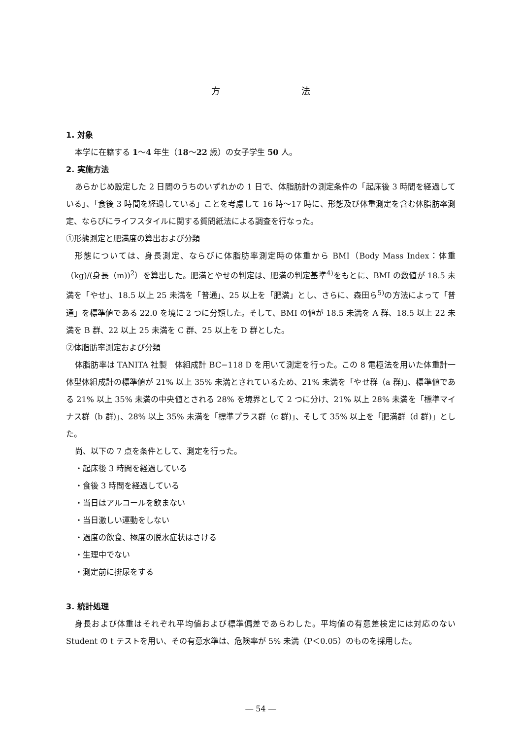方 法
1. 対象
本学に在籍する 1〜4 年生（18〜22 歳）の女子学生 50 人。
2. 実施方法
あらかじめ設定した 2 日間のうちのいずれかの 1 日で、体脂肪計の測定条件の「起床後 3 時間を経過している」、「食後 3 時間を経過している」ことを考慮して 16 時〜17 時に、形態及び体重測定を含む体脂肪率測定、ならびにライフスタイルに関する質問紙法による調査を行なった。
①形態測定と肥満度の算出および分類
形態については、身長測定、ならびに体脂肪率測定時の体重から BMI（Body Mass Index：体重（kg)/(身長（m))<sup>2</sup>）を算出した。肥満とやせの判定は、肥満の判定基準<sup>4)</sup>をもとに、BMI の数値が 18.5 未満を「やせ」、18.5 以上 25 未満を「普通」、25 以上を「肥満」とし、さらに、森田ら<sup>5)</sup>の方法によって「普通」を標準値である 22.0 を境に 2 つに分類した。そして、BMI の値が 18.5 未満を A 群、18.5 以上 22 未満を B 群、22 以上 25 未満を C 群、25 以上を D 群とした。
②体脂肪率測定および分類
体脂肪率は TANITA 社製　体組成計 BC−118 D を用いて測定を行った。この 8 電極法を用いた体重計一体型体組成計の標準値が 21% 以上 35% 未満とされているため、21% 未満を「やせ群（a 群)」、標準値である 21% 以上 35% 未満の中央値とされる 28% を境界として 2 つに分け、21% 以上 28% 未満を「標準マイナス群（b 群)」、28% 以上 35% 未満を「標準プラス群（c 群)」、そして 35% 以上を「肥満群（d 群)」とした。
尚、以下の 7 点を条件として、測定を行った。
・起床後 3 時間を経過している
・食後 3 時間を経過している
・当日はアルコールを飲まない
・当日激しい運動をしない
・過度の飲食、極度の脱水症状はさける
・生理中でない
・測定前に排尿をする
3. 統計処理
身長および体重はそれぞれ平均値および標準偏差であらわした。平均値の有意差検定には対応のない Student の t テストを用い、その有意水準は、危険率が 5% 未満（P＜0.05）のものを採用した。
― 54 ―